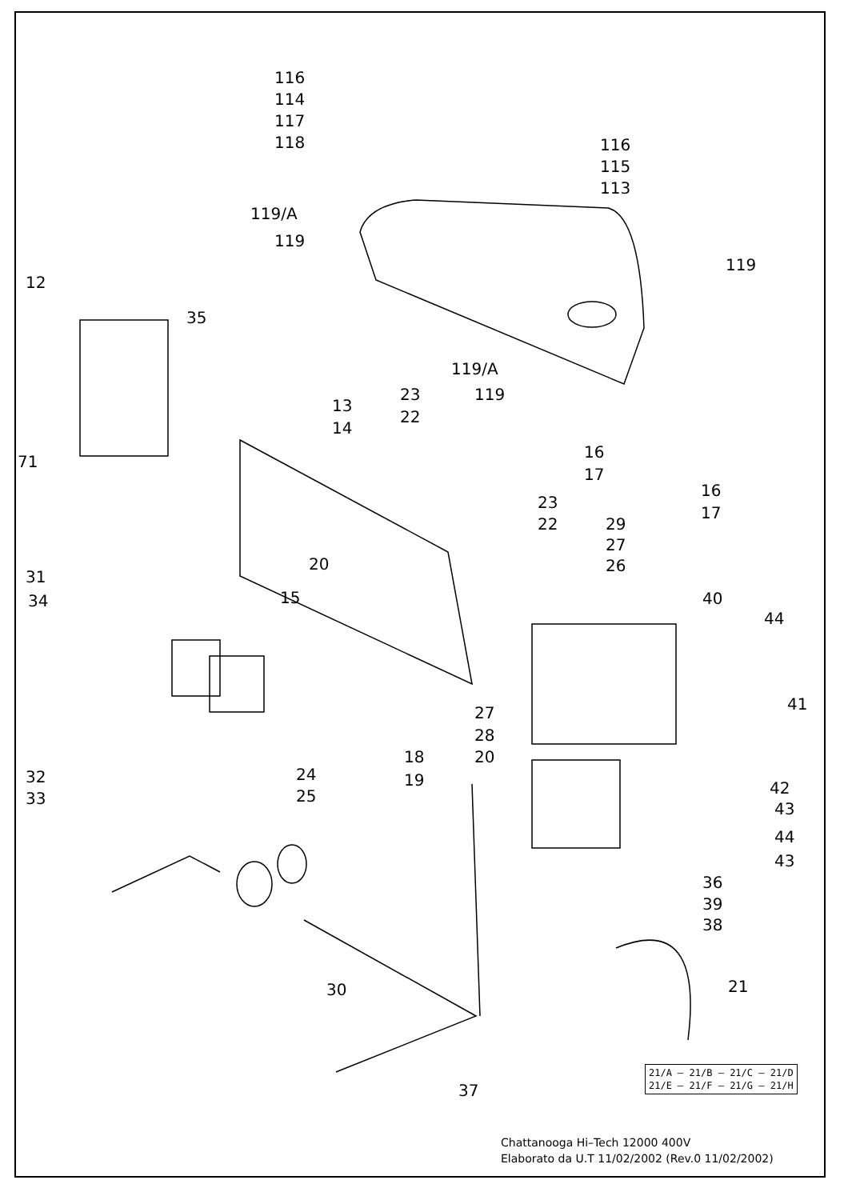116
114
117
118
116
115
113
119/A
119
119
12
35
119/A
119
23
22
13
14
16
17
71
16
17
23
22
29
27
26
20
31
34
15
40
44
41
27
28
20
18
19
24
25
32
33
42
43
44
43
36
39
38
30
21
37
21/A – 21/B – 21/C – 21/D
21/E – 21/F – 21/G – 21/H
Chattanooga Hi–Tech 12000 400V
Elaborato da U.T 11/02/2002 (Rev.0 11/02/2002)